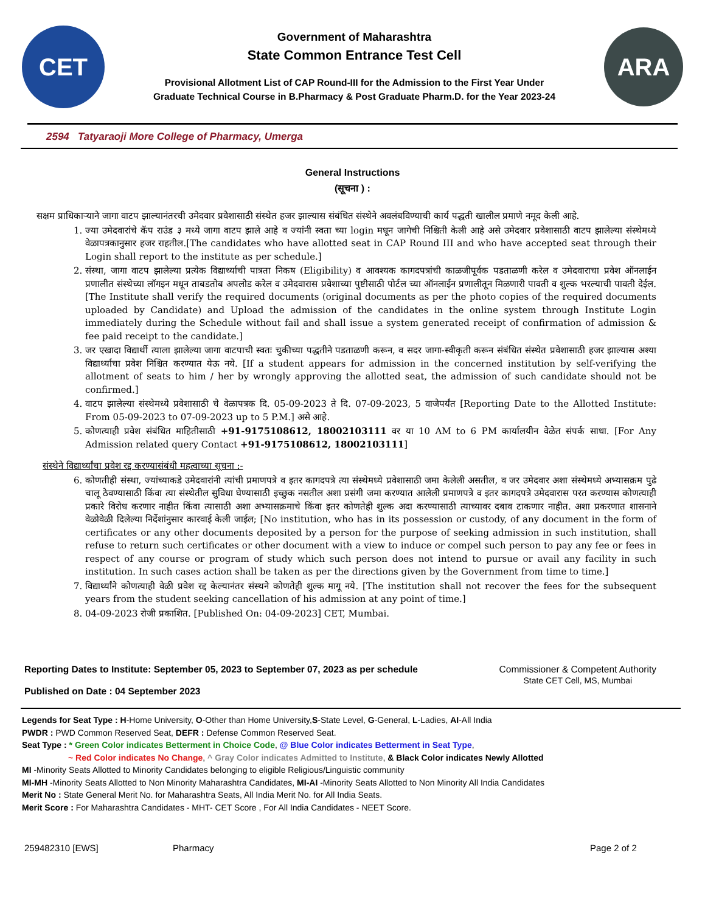CET
Government of Maharashtra
State Common Entrance Test Cell
Provisional Allotment List of CAP Round-III for the Admission to the First Year Under
Graduate Technical Course in B.Pharmacy & Post Graduate Pharm.D. for the Year 2023-24
ARA
2594 Tatyaraoji More College of Pharmacy, Umerga
General Instructions
(सूचना ) :
सक्षम प्राधिकाऱ्याने जागा वाटप झाल्यानंतरची उमेदवार प्रवेशासाठी संस्थेत हजर झाल्यास संबंधित संस्थेने अवलंबविण्याची कार्य पद्धती खालील प्रमाणे नमूद केली आहे.
1. ज्या उमेदवारांचे कॅप राउंड ३ मध्ये जागा वाटप झाले आहे व ज्यांनी स्वता च्या login मधून जागेची निश्चिती केली आहे असे उमेदवार प्रवेशासाठी वाटप झालेल्या संस्थेमध्ये वेळापत्रकानुसार हजर राहतील.[The candidates who have allotted seat in CAP Round III and who have accepted seat through their Login shall report to the institute as per schedule.]
2. संस्था, जागा वाटप झालेल्या प्रत्येक विद्यार्थ्याची पात्रता निकष (Eligibility) व आवश्यक कागदपत्रांची काळजीपूर्वक पडताळणी करेल व उमेदवाराचा प्रवेश ऑनलाईन प्रणालीत संस्थेच्या लॉगइन मधून ताबडतोब अपलोड करेल व उमेदवारास प्रवेशाच्या पुष्टीसाठी पोर्टल च्या ऑनलाईन प्रणालीतून मिळणारी पावती व शुल्क भरल्याची पावती देईल. [The Institute shall verify the required documents (original documents as per the photo copies of the required documents uploaded by Candidate) and Upload the admission of the candidates in the online system through Institute Login immediately during the Schedule without fail and shall issue a system generated receipt of confirmation of admission & fee paid receipt to the candidate.]
3. जर एखादा विद्यार्थी त्याला झालेल्या जागा वाटपाची स्वतः चुकीच्या पद्धतीने पडताळणी करून, व सदर जागा-स्वीकृती करून संबंधित संस्थेत प्रवेशासाठी हजर झाल्यास अश्या विद्यार्थ्याचा प्रवेश निश्चित करण्यात येऊ नये. [If a student appears for admission in the concerned institution by self-verifying the allotment of seats to him / her by wrongly approving the allotted seat, the admission of such candidate should not be confirmed.]
4. वाटप झालेल्या संस्थेमध्ये प्रवेशासाठी चे वेळापत्रक दि. 05-09-2023 ते दि. 07-09-2023, 5 वाजेपर्यंत [Reporting Date to the Allotted Institute: From 05-09-2023 to 07-09-2023 up to 5 P.M.] असे आहे.
5. कोणत्याही प्रवेश संबंधित माहितीसाठी +91-9175108612, 18002103111 वर या 10 AM to 6 PM कार्यालयीन वेळेत संपर्क साधा. [For Any Admission related query Contact +91-9175108612, 18002103111]
संस्थेने विद्यार्थ्यांचा प्रवेश रद्द करण्यासंबंधी महत्वाच्या सूचना :-
6. कोणतीही संस्था, ज्यांच्याकडे उमेदवारांनी त्यांची प्रमाणपत्रे व इतर कागदपत्रे त्या संस्थेमध्ये प्रवेशासाठी जमा केलेली असतील, व जर उमेदवार अशा संस्थेमध्ये अभ्यासक्रम पुढे चालू ठेवण्यासाठी किंवा त्या संस्थेतील सुविधा घेण्यासाठी इच्छुक नसतील अशा प्रसंगी जमा करण्यात आलेली प्रमाणपत्रे व इतर कागदपत्रे उमेदवारास परत करण्यास कोणत्याही प्रकारे विरोध करणार नाहीत किंवा त्यासाठी अशा अभ्यासक्रमाचे किंवा इतर कोणतेही शुल्क अदा करण्यासाठी त्याच्यावर दबाव टाकणार नाहीत. अशा प्रकरणात शासनाने वेळोवेळी दिलेल्या निर्देशांनुसार कारवाई केली जाईल; [No institution, who has in its possession or custody, of any document in the form of certificates or any other documents deposited by a person for the purpose of seeking admission in such institution, shall refuse to return such certificates or other document with a view to induce or compel such person to pay any fee or fees in respect of any course or program of study which such person does not intend to pursue or avail any facility in such institution. In such cases action shall be taken as per the directions given by the Government from time to time.]
7. विद्यार्थ्यांने कोणत्याही वेळी प्रवेश रद्द केल्यानंतर संस्थने कोणतेही शुल्क मागू नये. [The institution shall not recover the fees for the subsequent years from the student seeking cancellation of his admission at any point of time.]
8. 04-09-2023 रोजी प्रकाशित. [Published On: 04-09-2023] CET, Mumbai.
Reporting Dates to Institute: September 05, 2023 to September 07, 2023 as per schedule
Published on Date : 04 September 2023
Commissioner & Competent Authority
State CET Cell, MS, Mumbai
Legends for Seat Type : H-Home University, O-Other than Home University,S-State Level, G-General, L-Ladies, AI-All India
PWDR : PWD Common Reserved Seat, DEFR : Defense Common Reserved Seat.
Seat Type : * Green Color indicates Betterment in Choice Code, @ Blue Color indicates Betterment in Seat Type,
~ Red Color indicates No Change, ^ Gray Color indicates Admitted to Institute, & Black Color indicates Newly Allotted
MI -Minority Seats Allotted to Minority Candidates belonging to eligible Religious/Linguistic community
MI-MH -Minority Seats Allotted to Non Minority Maharashtra Candidates, MI-AI -Minority Seats Allotted to Non Minority All India Candidates
Merit No : State General Merit No. for Maharashtra Seats, All India Merit No. for All India Seats.
Merit Score : For Maharashtra Candidates - MHT- CET Score , For All India Candidates - NEET Score.
259482310 [EWS] Pharmacy Page 2 of 2